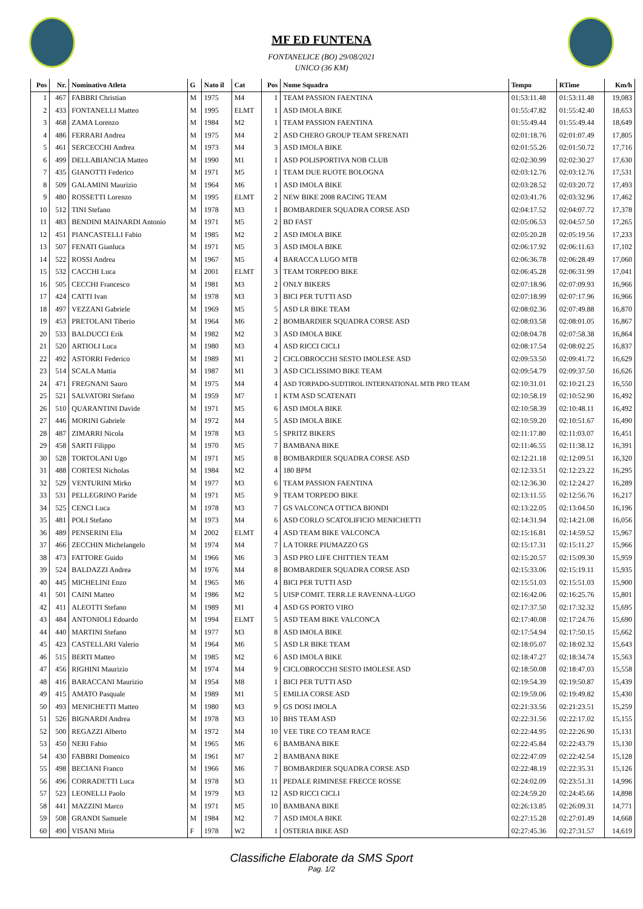MF ED FUNTENA
FONTANELICE (BO) 29/08/2021
UNICO (36 KM)
| Pos | Nr. | Nominativo Atleta | G | Nato il | Cat | Pos | Nome Squadra | Tempo | RTime | Km/h |
| --- | --- | --- | --- | --- | --- | --- | --- | --- | --- | --- |
| 1 | 467 | FABBRI Christian | M | 1975 | M4 | 1 | TEAM PASSION FAENTINA | 01:53:11.48 | 01:53:11.48 | 19,083 |
| 2 | 433 | FONTANELLI Matteo | M | 1995 | ELMT | 1 | ASD IMOLA BIKE | 01:55:47.82 | 01:55:42.40 | 18,653 |
| 3 | 468 | ZAMA Lorenzo | M | 1984 | M2 | 1 | TEAM PASSION FAENTINA | 01:55:49.44 | 01:55:49.44 | 18,649 |
| 4 | 486 | FERRARI Andrea | M | 1975 | M4 | 2 | ASD CHERO GROUP TEAM SFRENATI | 02:01:18.76 | 02:01:07.49 | 17,805 |
| 5 | 461 | SERCECCHI Andrea | M | 1973 | M4 | 3 | ASD IMOLA BIKE | 02:01:55.26 | 02:01:50.72 | 17,716 |
| 6 | 499 | DELLABIANCIA Matteo | M | 1990 | M1 | 1 | ASD POLISPORTIVA NOB CLUB | 02:02:30.99 | 02:02:30.27 | 17,630 |
| 7 | 435 | GIANOTTI Federico | M | 1971 | M5 | 1 | TEAM DUE RUOTE BOLOGNA | 02:03:12.76 | 02:03:12.76 | 17,531 |
| 8 | 509 | GALAMINI Maurizio | M | 1964 | M6 | 1 | ASD IMOLA BIKE | 02:03:28.52 | 02:03:20.72 | 17,493 |
| 9 | 480 | ROSSETTI Lorenzo | M | 1995 | ELMT | 2 | NEW BIKE 2008 RACING TEAM | 02:03:41.76 | 02:03:32.96 | 17,462 |
| 10 | 512 | TINI Stefano | M | 1978 | M3 | 1 | BOMBARDIER SQUADRA CORSE ASD | 02:04:17.52 | 02:04:07.72 | 17,378 |
| 11 | 483 | BENDINI MAINARDI Antonio | M | 1971 | M5 | 2 | BD FAST | 02:05:06.53 | 02:04:57.50 | 17,265 |
| 12 | 451 | PIANCASTELLI Fabio | M | 1985 | M2 | 2 | ASD IMOLA BIKE | 02:05:20.28 | 02:05:19.56 | 17,233 |
| 13 | 507 | FENATI Gianluca | M | 1971 | M5 | 3 | ASD IMOLA BIKE | 02:06:17.92 | 02:06:11.63 | 17,102 |
| 14 | 522 | ROSSI Andrea | M | 1967 | M5 | 4 | BARACCA LUGO MTB | 02:06:36.78 | 02:06:28.49 | 17,060 |
| 15 | 532 | CACCHI Luca | M | 2001 | ELMT | 3 | TEAM TORPEDO BIKE | 02:06:45.28 | 02:06:31.99 | 17,041 |
| 16 | 505 | CECCHI Francesco | M | 1981 | M3 | 2 | ONLY BIKERS | 02:07:18.96 | 02:07:09.93 | 16,966 |
| 17 | 424 | CATTI Ivan | M | 1978 | M3 | 3 | BICI PER TUTTI ASD | 02:07:18.99 | 02:07:17.96 | 16,966 |
| 18 | 497 | VEZZANI Gabriele | M | 1969 | M5 | 5 | ASD LR BIKE TEAM | 02:08:02.36 | 02:07:49.88 | 16,870 |
| 19 | 453 | PRETOLANI Tiberio | M | 1964 | M6 | 2 | BOMBARDIER SQUADRA CORSE ASD | 02:08:03.58 | 02:08:01.05 | 16,867 |
| 20 | 533 | BALDUCCI Erik | M | 1982 | M2 | 3 | ASD IMOLA BIKE | 02:08:04.78 | 02:07:58.38 | 16,864 |
| 21 | 520 | ARTIOLI Luca | M | 1980 | M3 | 4 | ASD RICCI CICLI | 02:08:17.54 | 02:08:02.25 | 16,837 |
| 22 | 492 | ASTORRI Federico | M | 1989 | M1 | 2 | CICLOBROCCHI SESTO IMOLESE ASD | 02:09:53.50 | 02:09:41.72 | 16,629 |
| 23 | 514 | SCALA Mattia | M | 1987 | M1 | 3 | ASD CICLISSIMO BIKE TEAM | 02:09:54.79 | 02:09:37.50 | 16,626 |
| 24 | 471 | FREGNANI Sauro | M | 1975 | M4 | 4 | ASD TORPADO-SUDTIROL INTERNATIONAL MTB PRO TEAM | 02:10:31.01 | 02:10:21.23 | 16,550 |
| 25 | 521 | SALVATORI Stefano | M | 1959 | M7 | 1 | KTM ASD SCATENATI | 02:10:58.19 | 02:10:52.90 | 16,492 |
| 26 | 510 | QUARANTINI Davide | M | 1971 | M5 | 6 | ASD IMOLA BIKE | 02:10:58.39 | 02:10:48.11 | 16,492 |
| 27 | 446 | MORINI Gabriele | M | 1972 | M4 | 5 | ASD IMOLA BIKE | 02:10:59.20 | 02:10:51.67 | 16,490 |
| 28 | 487 | ZIMARRI Nicola | M | 1978 | M3 | 5 | SPRITZ BIKERS | 02:11:17.80 | 02:11:03.07 | 16,451 |
| 29 | 458 | SARTI Filippo | M | 1970 | M5 | 7 | BAMBANA BIKE | 02:11:46.55 | 02:11:38.12 | 16,391 |
| 30 | 528 | TORTOLANI Ugo | M | 1971 | M5 | 8 | BOMBARDIER SQUADRA CORSE ASD | 02:12:21.18 | 02:12:09.51 | 16,320 |
| 31 | 488 | CORTESI Nicholas | M | 1984 | M2 | 4 | 180 BPM | 02:12:33.51 | 02:12:23.22 | 16,295 |
| 32 | 529 | VENTURINI Mirko | M | 1977 | M3 | 6 | TEAM PASSION FAENTINA | 02:12:36.30 | 02:12:24.27 | 16,289 |
| 33 | 531 | PELLEGRINO Paride | M | 1971 | M5 | 9 | TEAM TORPEDO BIKE | 02:13:11.55 | 02:12:56.76 | 16,217 |
| 34 | 525 | CENCI Luca | M | 1978 | M3 | 7 | GS VALCONCA OTTICA BIONDI | 02:13:22.05 | 02:13:04.50 | 16,196 |
| 35 | 481 | POLI Stefano | M | 1973 | M4 | 6 | ASD CORLO SCATOLIFICIO MENICHETTI | 02:14:31.94 | 02:14:21.08 | 16,056 |
| 36 | 489 | PENSERINI Elia | M | 2002 | ELMT | 4 | ASD TEAM BIKE VALCONCA | 02:15:16.81 | 02:14:59.52 | 15,967 |
| 37 | 466 | ZECCHIN Michelangelo | M | 1974 | M4 | 7 | LA TORRE PIUMAZZO GS | 02:15:17.31 | 02:15:11.27 | 15,966 |
| 38 | 473 | FATTORE Guido | M | 1966 | M6 | 3 | ASD PRO LIFE CHITTIEN TEAM | 02:15:20.57 | 02:15:09.30 | 15,959 |
| 39 | 524 | BALDAZZI Andrea | M | 1976 | M4 | 8 | BOMBARDIER SQUADRA CORSE ASD | 02:15:33.06 | 02:15:19.11 | 15,935 |
| 40 | 445 | MICHELINI Enzo | M | 1965 | M6 | 4 | BICI PER TUTTI ASD | 02:15:51.03 | 02:15:51.03 | 15,900 |
| 41 | 501 | CAINI Matteo | M | 1986 | M2 | 5 | UISP COMIT. TERR.LE RAVENNA-LUGO | 02:16:42.06 | 02:16:25.76 | 15,801 |
| 42 | 411 | ALEOTTI Stefano | M | 1989 | M1 | 4 | ASD GS PORTO VIRO | 02:17:37.50 | 02:17:32.32 | 15,695 |
| 43 | 484 | ANTONIOLI Edoardo | M | 1994 | ELMT | 5 | ASD TEAM BIKE VALCONCA | 02:17:40.08 | 02:17:24.76 | 15,690 |
| 44 | 440 | MARTINI Stefano | M | 1977 | M3 | 8 | ASD IMOLA BIKE | 02:17:54.94 | 02:17:50.15 | 15,662 |
| 45 | 423 | CASTELLARI Valerio | M | 1964 | M6 | 5 | ASD LR BIKE TEAM | 02:18:05.07 | 02:18:02.32 | 15,643 |
| 46 | 515 | BERTI Matteo | M | 1985 | M2 | 6 | ASD IMOLA BIKE | 02:18:47.27 | 02:18:34.74 | 15,563 |
| 47 | 456 | RIGHINI Maurizio | M | 1974 | M4 | 9 | CICLOBROCCHI SESTO IMOLESE ASD | 02:18:50.08 | 02:18:47.03 | 15,558 |
| 48 | 416 | BARACCANI Maurizio | M | 1954 | M8 | 1 | BICI PER TUTTI ASD | 02:19:54.39 | 02:19:50.87 | 15,439 |
| 49 | 415 | AMATO Pasquale | M | 1989 | M1 | 5 | EMILIA CORSE ASD | 02:19:59.06 | 02:19:49.82 | 15,430 |
| 50 | 493 | MENICHETTI Matteo | M | 1980 | M3 | 9 | GS DOSI IMOLA | 02:21:33.56 | 02:21:23.51 | 15,259 |
| 51 | 526 | BIGNARDI Andrea | M | 1978 | M3 | 10 | BHS TEAM ASD | 02:22:31.56 | 02:22:17.02 | 15,155 |
| 52 | 500 | REGAZZI Alberto | M | 1972 | M4 | 10 | VEE TIRE CO TEAM RACE | 02:22:44.95 | 02:22:26.90 | 15,131 |
| 53 | 450 | NERI Fabio | M | 1965 | M6 | 6 | BAMBANA BIKE | 02:22:45.84 | 02:22:43.79 | 15,130 |
| 54 | 430 | FABBRI Domenico | M | 1961 | M7 | 2 | BAMBANA BIKE | 02:22:47.09 | 02:22:42.54 | 15,128 |
| 55 | 498 | BECIANI Franco | M | 1966 | M6 | 7 | BOMBARDIER SQUADRA CORSE ASD | 02:22:48.19 | 02:22:35.31 | 15,126 |
| 56 | 496 | CORRADETTI Luca | M | 1978 | M3 | 11 | PEDALE RIMINESE FRECCE ROSSE | 02:24:02.09 | 02:23:51.31 | 14,996 |
| 57 | 523 | LEONELLI Paolo | M | 1979 | M3 | 12 | ASD RICCI CICLI | 02:24:59.20 | 02:24:45.66 | 14,898 |
| 58 | 441 | MAZZINI Marco | M | 1971 | M5 | 10 | BAMBANA BIKE | 02:26:13.85 | 02:26:09.31 | 14,771 |
| 59 | 508 | GRANDI Samuele | M | 1984 | M2 | 7 | ASD IMOLA BIKE | 02:27:15.28 | 02:27:01.49 | 14,668 |
| 60 | 490 | VISANI Miria | F | 1978 | W2 | 1 | OSTERIA BIKE ASD | 02:27:45.36 | 02:27:31.57 | 14,619 |
Classifiche Elaborate da SMS Sport
Pag. 1/2